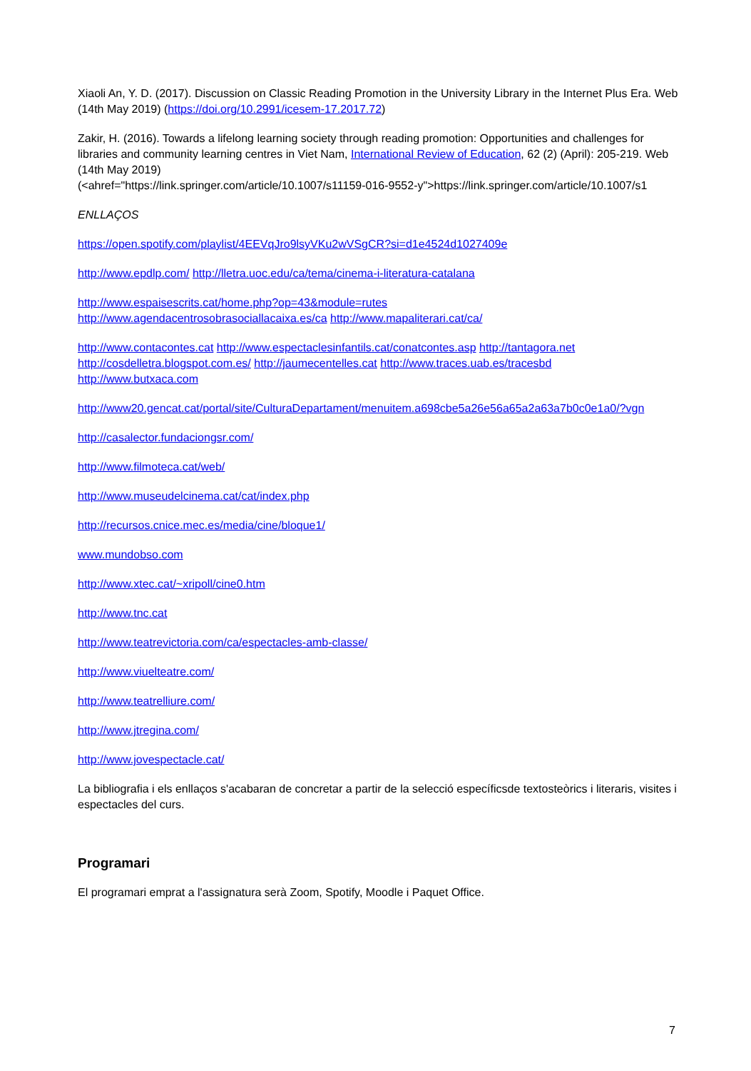Xiaoli An, Y. D. (2017). Discussion on Classic Reading Promotion in the University Library in the Internet Plus Era. Web (14th May 2019) (https://doi.org/10.2991/icesem-17.2017.72)
Zakir, H. (2016). Towards a lifelong learning society through reading promotion: Opportunities and challenges for libraries and community learning centres in Viet Nam, International Review of Education, 62 (2) (April): 205-219. Web (14th May 2019)
(<ahref="https://link.springer.com/article/10.1007/s11159-016-9552-y">https://link.springer.com/article/10.1007/s1
ENLLAÇOS
https://open.spotify.com/playlist/4EEVqJro9lsyVKu2wVSgCR?si=d1e4524d1027409e
http://www.epdlp.com/ http://lletra.uoc.edu/ca/tema/cinema-i-literatura-catalana
http://www.espaisescrits.cat/home.php?op=43&module=rutes
http://www.agendacentrosobrasociallacaixa.es/ca http://www.mapaliterari.cat/ca/
http://www.contacontes.cat http://www.espectaclesinfantils.cat/conatcontes.asp http://tantagora.net
http://cosdelletra.blogspot.com.es/ http://jaumecentelles.cat http://www.traces.uab.es/tracesbd
http://www.butxaca.com
http://www20.gencat.cat/portal/site/CulturaDepartament/menuitem.a698cbe5a26e56a65a2a63a7b0c0e1a0/?vgn
http://casalector.fundaciongsr.com/
http://www.filmoteca.cat/web/
http://www.museudelcinema.cat/cat/index.php
http://recursos.cnice.mec.es/media/cine/bloque1/
www.mundobso.com
http://www.xtec.cat/~xripoll/cine0.htm
http://www.tnc.cat
http://www.teatrevictoria.com/ca/espectacles-amb-classe/
http://www.viuelteatre.com/
http://www.teatrelliure.com/
http://www.jtregina.com/
http://www.jovespectacle.cat/
La bibliografia i els enllaços s'acabaran de concretar a partir de la selecció específicsde textosteòrics i literaris, visites i espectacles del curs.
Programari
El programari emprat a l'assignatura serà Zoom, Spotify, Moodle i Paquet Office.
7